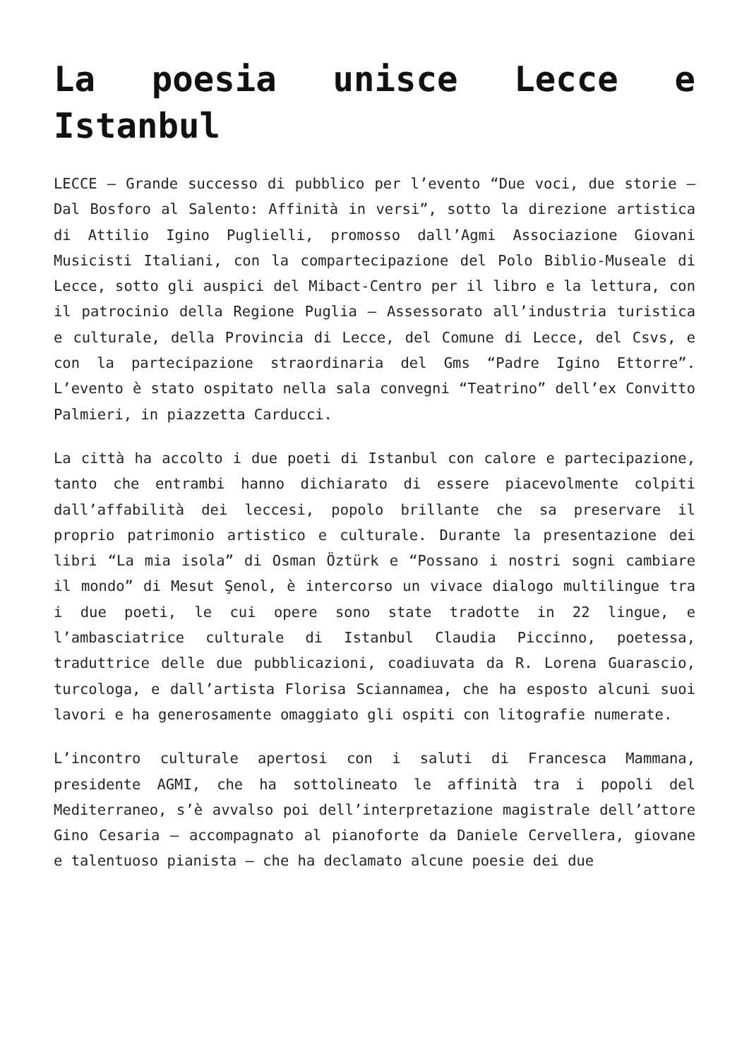La poesia unisce Lecce e Istanbul
LECCE – Grande successo di pubblico per l’evento “Due voci, due storie – Dal Bosforo al Salento: Affinità in versi”, sotto la direzione artistica di Attilio Igino Puglielli, promosso dall’Agmi Associazione Giovani Musicisti Italiani, con la compartecipazione del Polo Biblio-Museale di Lecce, sotto gli auspici del Mibact-Centro per il libro e la lettura, con il patrocinio della Regione Puglia – Assessorato all’industria turistica e culturale, della Provincia di Lecce, del Comune di Lecce, del Csvs, e con la partecipazione straordinaria del Gms “Padre Igino Ettorre”. L’evento è stato ospitato nella sala convegni “Teatrino” dell’ex Convitto Palmieri, in piazzetta Carducci.
La città ha accolto i due poeti di Istanbul con calore e partecipazione, tanto che entrambi hanno dichiarato di essere piacevolmente colpiti dall’affabilità dei leccesi, popolo brillante che sa preservare il proprio patrimonio artistico e culturale. Durante la presentazione dei libri “La mia isola” di Osman Öztürk e “Possano i nostri sogni cambiare il mondo” di Mesut Şenol, è intercorso un vivace dialogo multilingue tra i due poeti, le cui opere sono state tradotte in 22 lingue, e l’ambasciatrice culturale di Istanbul Claudia Piccinno, poetessa, traduttrice delle due pubblicazioni, coadiuvata da R. Lorena Guarascio, turcologa, e dall’artista Florisa Sciannamea, che ha esposto alcuni suoi lavori e ha generosamente omaggiato gli ospiti con litografie numerate.
L’incontro culturale apertosi con i saluti di Francesca Mammana, presidente AGMI, che ha sottolineato le affinità tra i popoli del Mediterraneo, s’è avvalso poi dell’interpretazione magistrale dell’attore Gino Cesaria – accompagnato al pianoforte da Daniele Cervellera, giovane e talentuoso pianista – che ha declamato alcune poesie dei due